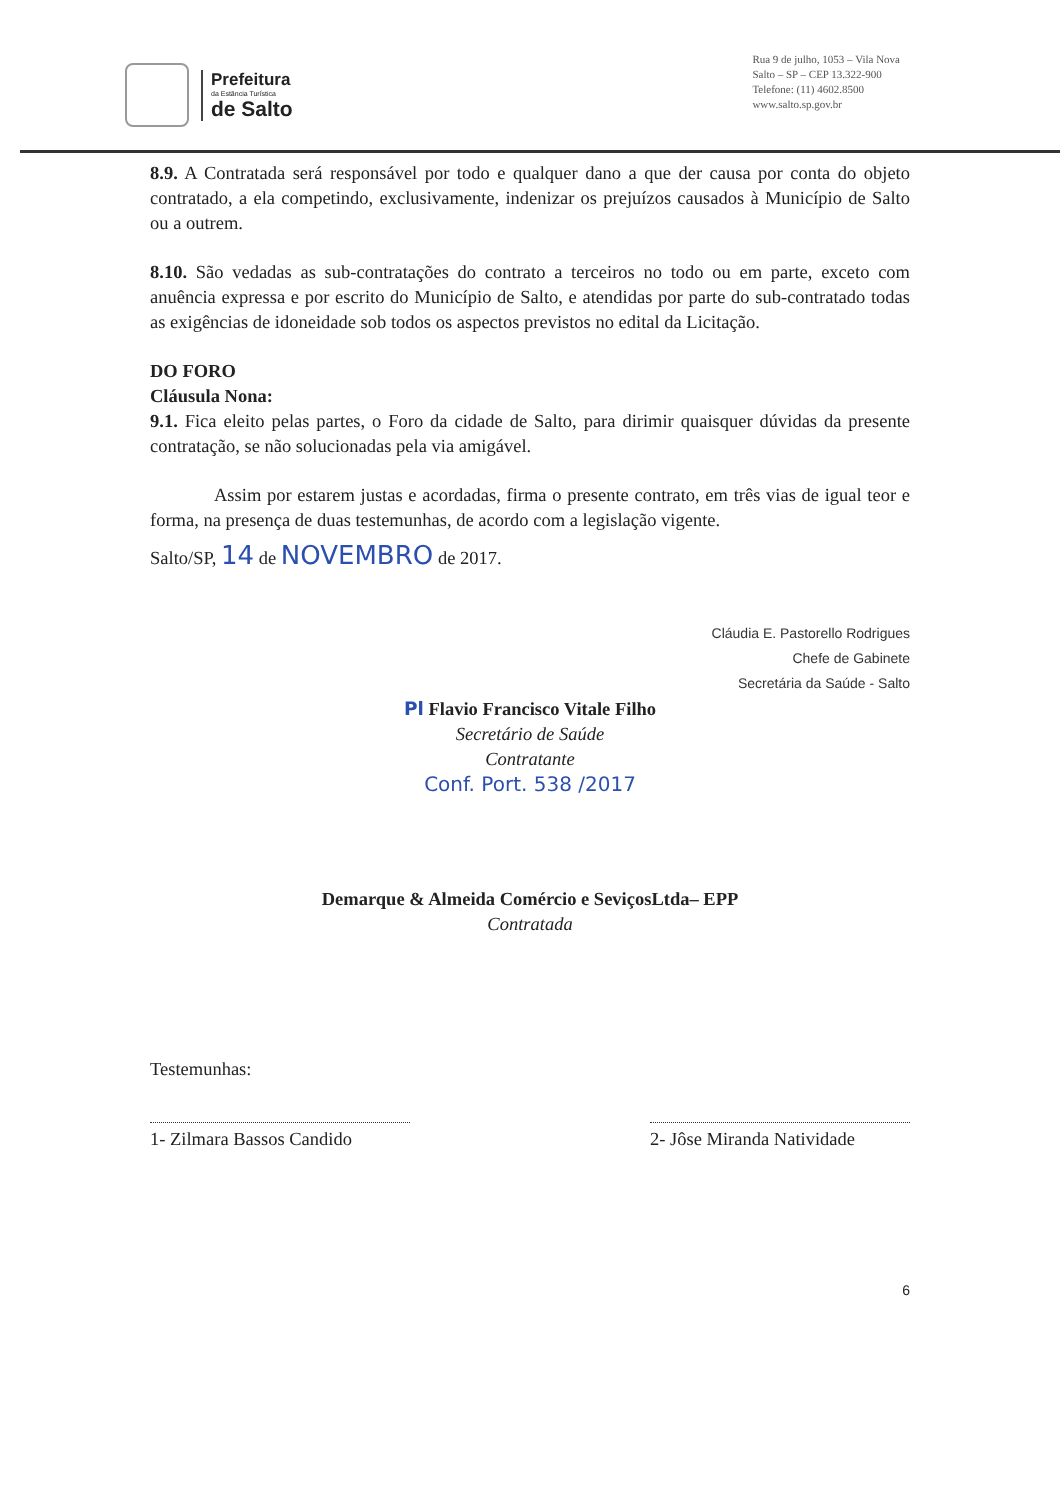Prefeitura
da Estância Turística
de Salto
Rua 9 de julho, 1053 – Vila Nova
Salto – SP – CEP 13.322-900
Telefone: (11) 4602.8500
www.salto.sp.gov.br
8.9. A Contratada será responsável por todo e qualquer dano a que der causa por conta do objeto contratado, a ela competindo, exclusivamente, indenizar os prejuízos causados à Município de Salto ou a outrem.
8.10. São vedadas as sub-contratações do contrato a terceiros no todo ou em parte, exceto com anuência expressa e por escrito do Município de Salto, e atendidas por parte do sub-contratado todas as exigências de idoneidade sob todos os aspectos previstos no edital da Licitação.
DO FORO
Cláusula Nona:
9.1. Fica eleito pelas partes, o Foro da cidade de Salto, para dirimir quaisquer dúvidas da presente contratação, se não solucionadas pela via amigável.
Assim por estarem justas e acordadas, firma o presente contrato, em três vias de igual teor e forma, na presença de duas testemunhas, de acordo com a legislação vigente.
Salto/SP, 14 de NOVEMBRO de 2017.
Cláudia E. Pastorello Rodrigues
Chefe de Gabinete
Secretária da Saúde - Salto
Pl Flavio Francisco Vitale Filho
Secretário de Saúde
Contratante
Conf. Port. 538 /2017
Demarque & Almeida Comércio e SeviçosLtda– EPP
Contratada
Testemunhas:
1- Zilmara Bassos Candido
2- Jôse Miranda Natividade
6